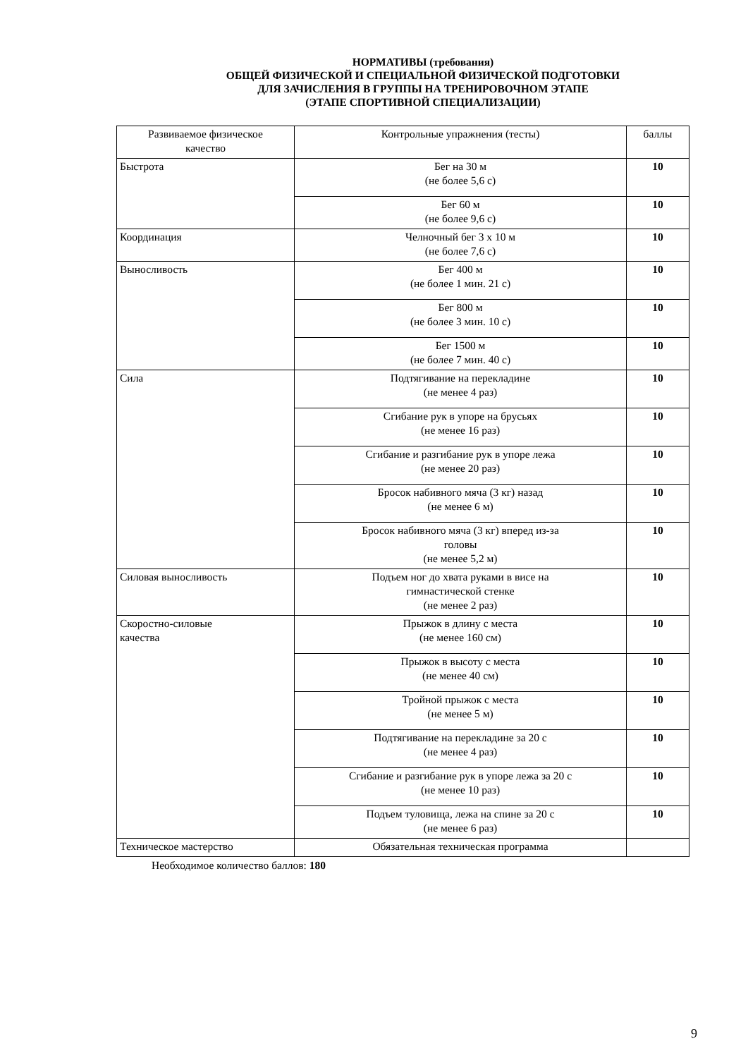НОРМАТИВЫ (требования)
ОБЩЕЙ ФИЗИЧЕСКОЙ И СПЕЦИАЛЬНОЙ ФИЗИЧЕСКОЙ ПОДГОТОВКИ
ДЛЯ ЗАЧИСЛЕНИЯ В ГРУППЫ НА ТРЕНИРОВОЧНОМ ЭТАПЕ
(ЭТАПЕ СПОРТИВНОЙ СПЕЦИАЛИЗАЦИИ)
| Развиваемое физическое качество | Контрольные упражнения (тесты) | баллы |
| --- | --- | --- |
| Быстрота | Бег на 30 м (не более 5,6 с) | 10 |
| | Бег 60 м (не более 9,6 с) | 10 |
| Координация | Челночный бег 3 х 10 м (не более 7,6 с) | 10 |
| Выносливость | Бег 400 м (не более 1 мин. 21 с) | 10 |
| | Бег 800 м (не более 3 мин. 10 с) | 10 |
| | Бег 1500 м (не более 7 мин. 40 с) | 10 |
| Сила | Подтягивание на перекладине (не менее 4 раз) | 10 |
| | Сгибание рук в упоре на брусьях (не менее 16 раз) | 10 |
| | Сгибание и разгибание рук в упоре лежа (не менее 20 раз) | 10 |
| | Бросок набивного мяча (3 кг) назад (не менее 6 м) | 10 |
| | Бросок набивного мяча (3 кг) вперед из-за головы (не менее 5,2 м) | 10 |
| Силовая выносливость | Подъем ног до хвата руками в висе на гимнастической стенке (не менее 2 раз) | 10 |
| Скоростно-силовые качества | Прыжок в длину с места (не менее 160 см) | 10 |
| | Прыжок в высоту с места (не менее 40 см) | 10 |
| | Тройной прыжок с места (не менее 5 м) | 10 |
| | Подтягивание на перекладине за 20 с (не менее 4 раз) | 10 |
| | Сгибание и разгибание рук в упоре лежа за 20 с (не менее 10 раз) | 10 |
| | Подъем туловища, лежа на спине за 20 с (не менее 6 раз) | 10 |
| Техническое мастерство | Обязательная техническая программа | |
Необходимое количество баллов: 180
9